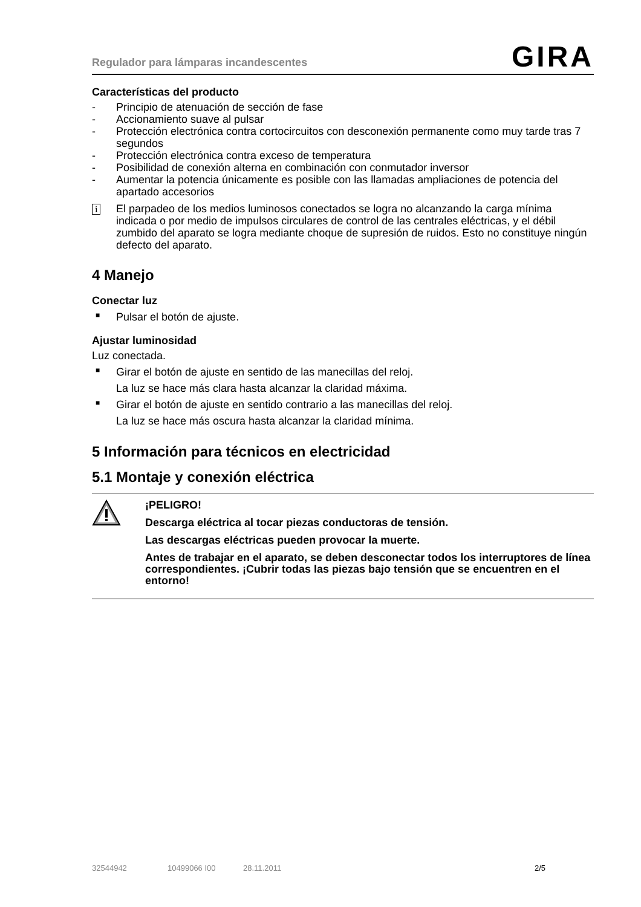Regulador para lámparas incandescentes GIRA
Características del producto
- Principio de atenuación de sección de fase
- Accionamiento suave al pulsar
- Protección electrónica contra cortocircuitos con desconexión permanente como muy tarde tras 7 segundos
- Protección electrónica contra exceso de temperatura
- Posibilidad de conexión alterna en combinación con conmutador inversor
- Aumentar la potencia únicamente es posible con las llamadas ampliaciones de potencia del apartado accesorios
i El parpadeo de los medios luminosos conectados se logra no alcanzando la carga mínima indicada o por medio de impulsos circulares de control de las centrales eléctricas, y el débil zumbido del aparato se logra mediante choque de supresión de ruidos. Esto no constituye ningún defecto del aparato.
4 Manejo
Conectar luz
■ Pulsar el botón de ajuste.
Ajustar luminosidad
Luz conectada.
■ Girar el botón de ajuste en sentido de las manecillas del reloj.
La luz se hace más clara hasta alcanzar la claridad máxima.
■ Girar el botón de ajuste en sentido contrario a las manecillas del reloj.
La luz se hace más oscura hasta alcanzar la claridad mínima.
5 Información para técnicos en electricidad
5.1 Montaje y conexión eléctrica
¡PELIGRO!
Descarga eléctrica al tocar piezas conductoras de tensión.
Las descargas eléctricas pueden provocar la muerte.
Antes de trabajar en el aparato, se deben desconectar todos los interruptores de línea correspondientes. ¡Cubrir todas las piezas bajo tensión que se encuentren en el entorno!
32544942 10499066 I00 28.11.2011 2/5